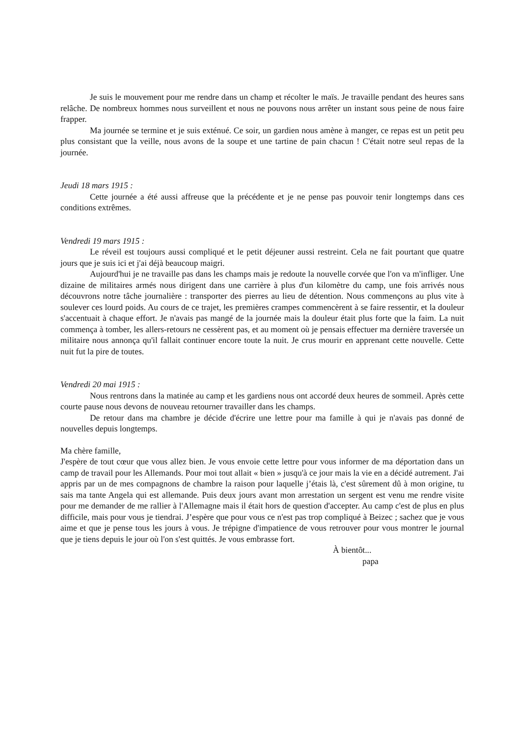Je suis le mouvement pour me rendre dans un champ et récolter le maïs. Je travaille pendant des heures sans relâche. De nombreux hommes nous surveillent et nous ne pouvons nous arrêter un instant sous peine de nous faire frapper.
Ma journée se termine et je suis exténué. Ce soir, un gardien nous amène à manger, ce repas est un petit peu plus consistant que la veille, nous avons de la soupe et une tartine de pain chacun ! C'était notre seul repas de la journée.
Jeudi 18 mars 1915 :
Cette journée a été aussi affreuse que la précédente et je ne pense pas pouvoir tenir longtemps dans ces conditions extrêmes.
Vendredi 19 mars 1915 :
Le réveil est toujours aussi compliqué et le petit déjeuner aussi restreint. Cela ne fait pourtant que quatre jours que je suis ici et j'ai déjà beaucoup maigri.
Aujourd'hui je ne travaille pas dans les champs mais je redoute la nouvelle corvée que l'on va m'infliger. Une dizaine de militaires armés nous dirigent dans une carrière à plus d'un kilomètre du camp, une fois arrivés nous découvrons notre tâche journalière : transporter des pierres au lieu de détention. Nous commençons au plus vite à soulever ces lourd poids. Au cours de ce trajet, les premières crampes commencèrent à se faire ressentir, et la douleur s'accentuait à chaque effort. Je n'avais pas mangé de la journée mais la douleur était plus forte que la faim. La nuit commença à tomber, les allers-retours ne cessèrent pas, et au moment où je pensais effectuer ma dernière traversée un militaire nous annonça qu'il fallait continuer encore toute la nuit. Je crus mourir en apprenant cette nouvelle. Cette nuit fut la pire de toutes.
Vendredi 20 mai 1915 :
Nous rentrons dans la matinée au camp et les gardiens nous ont accordé deux heures de sommeil. Après cette courte pause nous devons de nouveau retourner travailler dans les champs.
De retour dans ma chambre je décide d'écrire une lettre pour ma famille à qui je n'avais pas donné de nouvelles depuis longtemps.
Ma chère famille,
J'espère de tout cœur que vous allez bien. Je vous envoie cette lettre pour vous informer de ma déportation dans un camp de travail pour les Allemands. Pour moi tout allait « bien » jusqu'à ce jour mais la vie en a décidé autrement. J'ai appris par un de mes compagnons de chambre la raison pour laquelle j’étais là, c'est sûrement dû à mon origine, tu sais ma tante Angela qui est allemande. Puis deux jours avant mon arrestation un sergent est venu me rendre visite pour me demander de me rallier à l'Allemagne mais il était hors de question d'accepter. Au camp c'est de plus en plus difficile, mais pour vous je tiendrai. J’espère que pour vous ce n'est pas trop compliqué à Beizec ; sachez que je vous aime et que je pense tous les jours à vous. Je trépigne d'impatience de vous retrouver pour vous montrer le journal que je tiens depuis le jour où l'on s'est quittés. Je vous embrasse fort.
À bientôt...
papa